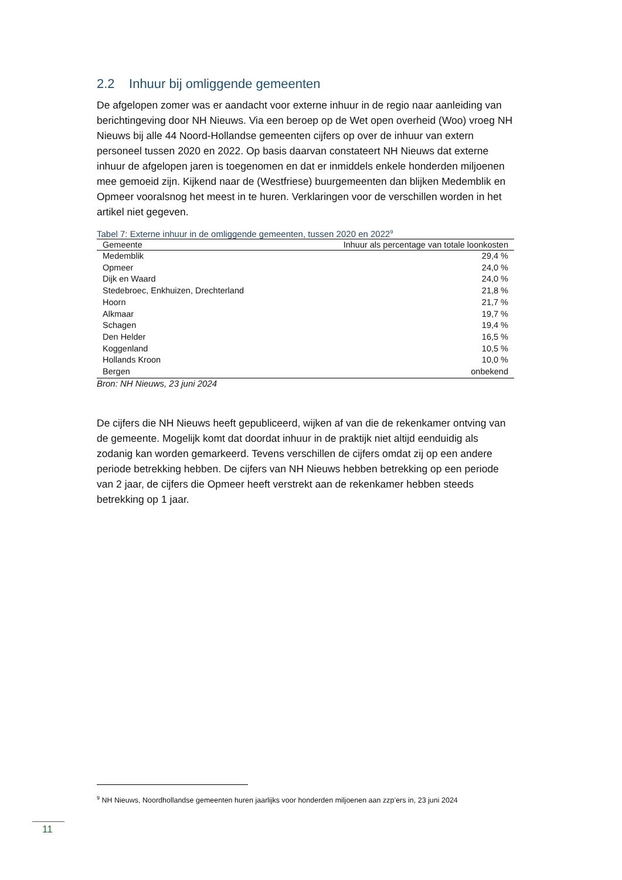2.2 Inhuur bij omliggende gemeenten
De afgelopen zomer was er aandacht voor externe inhuur in de regio naar aanleiding van berichtingeving door NH Nieuws. Via een beroep op de Wet open overheid (Woo) vroeg NH Nieuws bij alle 44 Noord-Hollandse gemeenten cijfers op over de inhuur van extern personeel tussen 2020 en 2022. Op basis daarvan constateert NH Nieuws dat externe inhuur de afgelopen jaren is toegenomen en dat er inmiddels enkele honderden miljoenen mee gemoeid zijn. Kijkend naar de (Westfriese) buurgemeenten dan blijken Medemblik en Opmeer vooralsnog het meest in te huren. Verklaringen voor de verschillen worden in het artikel niet gegeven.
Tabel 7: Externe inhuur in de omliggende gemeenten, tussen 2020 en 2022<sup>9</sup>
| Gemeente | Inhuur als percentage van totale loonkosten |
| --- | --- |
| Medemblik | 29,4 % |
| Opmeer | 24,0 % |
| Dijk en Waard | 24,0 % |
| Stedebroec, Enkhuizen, Drechterland | 21,8 % |
| Hoorn | 21,7 % |
| Alkmaar | 19,7 % |
| Schagen | 19,4 % |
| Den Helder | 16,5 % |
| Koggenland | 10,5 % |
| Hollands Kroon | 10,0 % |
| Bergen | onbekend |
Bron: NH Nieuws, 23 juni 2024
De cijfers die NH Nieuws heeft gepubliceerd, wijken af van die de rekenkamer ontving van de gemeente. Mogelijk komt dat doordat inhuur in de praktijk niet altijd eenduidig als zodanig kan worden gemarkeerd. Tevens verschillen de cijfers omdat zij op een andere periode betrekking hebben. De cijfers van NH Nieuws hebben betrekking op een periode van 2 jaar, de cijfers die Opmeer heeft verstrekt aan de rekenkamer hebben steeds betrekking op 1 jaar.
<sup>9</sup> NH Nieuws, Noordhollandse gemeenten huren jaarlijks voor honderden miljoenen aan zzp’ers in, 23 juni 2024
11